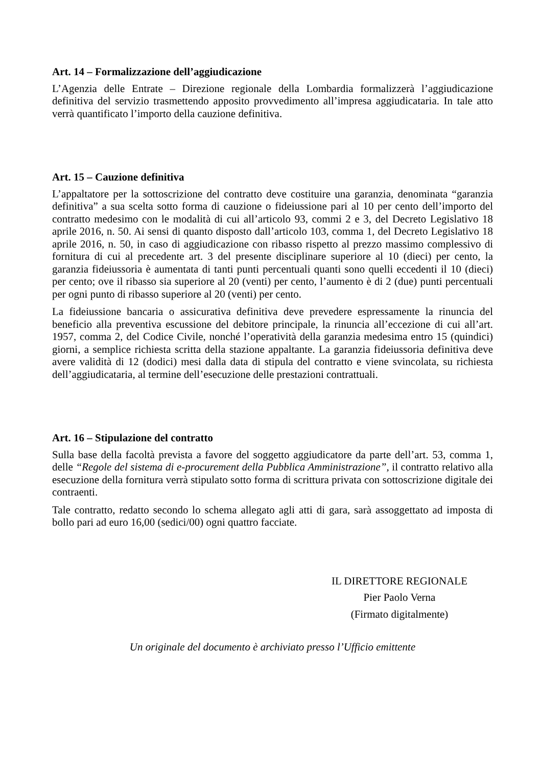Art. 14 – Formalizzazione dell’aggiudicazione
L’Agenzia delle Entrate – Direzione regionale della Lombardia formalizzerà l’aggiudicazione definitiva del servizio trasmettendo apposito provvedimento all’impresa aggiudicataria. In tale atto verrà quantificato l’importo della cauzione definitiva.
Art. 15 – Cauzione definitiva
L’appaltatore per la sottoscrizione del contratto deve costituire una garanzia, denominata “garanzia definitiva” a sua scelta sotto forma di cauzione o fideiussione pari al 10 per cento dell’importo del contratto medesimo con le modalità di cui all’articolo 93, commi 2 e 3, del Decreto Legislativo 18 aprile 2016, n. 50. Ai sensi di quanto disposto dall’articolo 103, comma 1, del Decreto Legislativo 18 aprile 2016, n. 50, in caso di aggiudicazione con ribasso rispetto al prezzo massimo complessivo di fornitura di cui al precedente art. 3 del presente disciplinare superiore al 10 (dieci) per cento, la garanzia fideiussoria è aumentata di tanti punti percentuali quanti sono quelli eccedenti il 10 (dieci) per cento; ove il ribasso sia superiore al 20 (venti) per cento, l’aumento è di 2 (due) punti percentuali per ogni punto di ribasso superiore al 20 (venti) per cento.
La fideiussione bancaria o assicurativa definitiva deve prevedere espressamente la rinuncia del beneficio alla preventiva escussione del debitore principale, la rinuncia all’eccezione di cui all’art. 1957, comma 2, del Codice Civile, nonché l’operatività della garanzia medesima entro 15 (quindici) giorni, a semplice richiesta scritta della stazione appaltante. La garanzia fideiussoria definitiva deve avere validità di 12 (dodici) mesi dalla data di stipula del contratto e viene svincolata, su richiesta dell’aggiudicataria, al termine dell’esecuzione delle prestazioni contrattuali.
Art. 16 – Stipulazione del contratto
Sulla base della facoltà prevista a favore del soggetto aggiudicatore da parte dell’art. 53, comma 1, delle “Regole del sistema di e-procurement della Pubblica Amministrazione”, il contratto relativo alla esecuzione della fornitura verrà stipulato sotto forma di scrittura privata con sottoscrizione digitale dei contraenti.
Tale contratto, redatto secondo lo schema allegato agli atti di gara, sarà assoggettato ad imposta di bollo pari ad euro 16,00 (sedici/00) ogni quattro facciate.
IL DIRETTORE REGIONALE
Pier Paolo Verna
(Firmato digitalmente)
Un originale del documento è archiviato presso l’Ufficio emittente